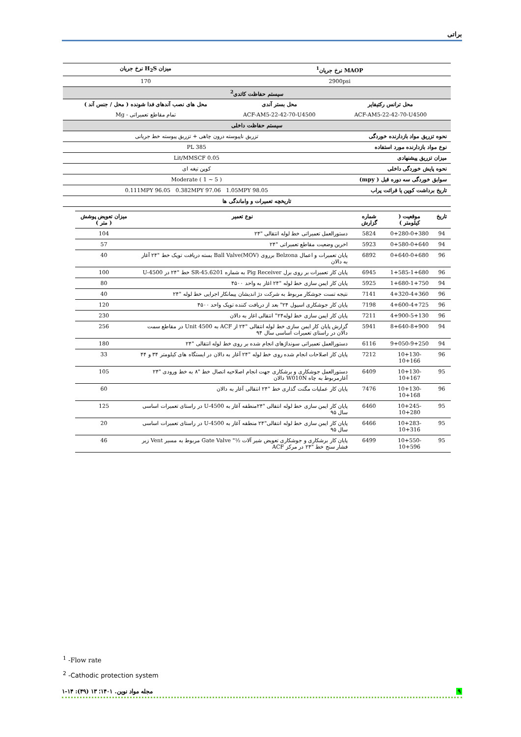براتی
| MAOP نرخ جریان<sup>1</sup> | | میزان H<sub>2</sub>S نرخ جریان |
| --- | --- | --- |
| 2900psi | | 170 |
| سیستم حفاظت کاتدی<sup>2</sup> | | |
| محل ترانس رکتیفایر | محل بستر آندی | محل های نصب آندهای فدا شونده ( محل / جنس آند ) |
| ACF-AM5-22-42-70-U4500 | ACF-AM5-22-42-70-U4500 | تمام مقاطع تعمیراتی - Mg |
| سیستم حفاظت داخلی | | |
| نحوه تزریق مواد بازدارنده خوردگی | تزریق ناپیوسته درون چاهی + تزریق پیوسته خط جریانی | |
| نوع مواد بازدارنده مورد استفاده | PL 385 | |
| میزان تزریق پیشنهادی | 0.05 Lit/MMSCF | |
| نحوه پایش خوردگی داخلی | کوپن تیغه ای | |
| سوابق خوردگی سه دوره قبل ( mpy) | Moderate ( 1 ~ 5 ) | |
| تاریخ برداشت کوپن یا قرائت پراب | 0.111MPY 96.05 0.382MPY 97.06 1.05MPY 98.05 | |
| تاریخچه تعمیرات و واماندگی ها | | |
| تاریخ | موقعیت ( کیلومتر ) | شماره گزارش | نوع تعمیر | میزان تعویض پوشش ( متر ) |
| --- | --- | --- | --- | --- |
| 94 | 0+280-0+380 | 5824 | دستورالعمل تعمیراتی خط لوله انتقالی "۲۴ | 104 |
| 94 | 0+580-0+640 | 5923 | اخرین وضعیت مقاطع تعمیراتی "۲۴ | 57 |
| 96 | 0+640-0+680 | 6892 | پایان تعمیرات و اعمال Belzona برروی Ball Valve(MOV) بسته دریافت توپک خط "۲۴ آغار به دالان | 40 |
| 96 | 1+585-1+680 | 6945 | پایان کار تعمیرات بر روی برل Pig Receiver به شماره SR-45.6201 خط "۲۴ در U-4500 | 100 |
| 94 | 1+680-1+750 | 5925 | پایان کار ایمن سازی خط لوله "۲۴ اغار به واحد ۴۵۰۰ | 80 |
| 96 | 4+320-4+360 | 7141 | نتیجه تست جوشکار مربوط به شرکت دژ اندیشان پیمانکار اجرایی خط لوله "۲۴ | 40 |
| 96 | 4+600-4+725 | 7198 | پایان کار جوشکاری اسپول ۲۴" بعد از دریافت کننده توپک واحد ۴۵۰۰ | 120 |
| 96 | 4+900-5+130 | 7211 | پایان کار ایمن سازی خط لوله۲۴" انتقالی اغار به دالان | 230 |
| 94 | 8+640-8+900 | 5941 | گزارش پایان کار ایمن سازی خط لوله انتقالی "۲۴ از ACF به Unit 4500 در مقاطع سمت دالان در راستای تعمیرات اساسی سال ۹۴ | 256 |
| 94 | 9+050-9+250 | 6116 | دستورالعمل تعمیراتی سونداژهای انجام شده بر روی خط لوله انتقالی "۲۴ | 180 |
| 96 | 10+130-10+166 | 7212 | پایان کار اصلاحات انجام شده روی خط لوله "۲۴ آغار به دالان در ایستگاه های کیلومتر ۳۴ و ۴۴ | 33 |
| 95 | 10+130-10+167 | 6409 | دستورالعمل جوشکاری و برشکاری جهت انجام اصلاحیه اتصال خط "۸ به خط ورودی "۲۴ آغارمربوط به چاه W010N دالان | 105 |
| 96 | 10+130-10+168 | 7476 | پایان کار عملیات مگنت گذاری خط "۲۴ انتقالی آغار به دالان | 60 |
| 95 | 10+245-10+280 | 6460 | پایان کار ایمن سازی خط لوله انتقالی "۲۴منطقه آغار به U-4500 در راستای تعمیرات اساسی سال ۹۵ | 125 |
| 95 | 10+283-10+316 | 6466 | پایان کار ایمن سازی خط لوله انتقالی"۲۴ منطقه آغار به U-4500 در راستای تعمیرات اساسی سال ۹۵ | 20 |
| 95 | 10+550-10+596 | 6499 | پایان کار برشکاری و جوشکاری تعویض شیر آلات ½" Gate Valve مربوط به مسیر Vent زیر فشار سنج خط "۲۴ در مرکز ACF | 46 |
<sup>1</sup> -Flow rate
<sup>2</sup> -Cathodic protection system
۹ مجله مواد نوین. ۱۴۰۱؛ ۱۳ (۴۹): ۱۴-۱